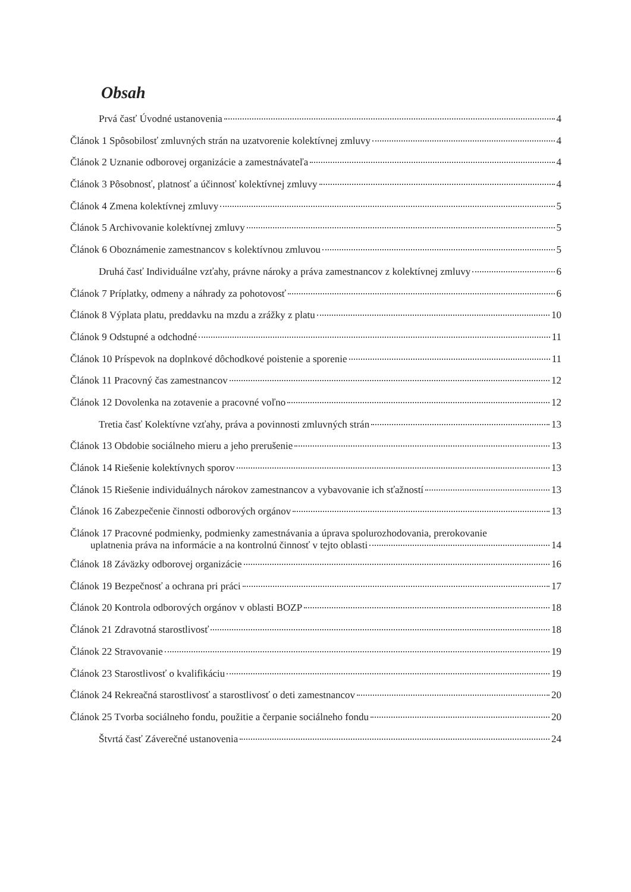Obsah
Prvá časť Úvodné ustanovenia 4
Článok 1 Spôsobilosť zmluvných strán na uzatvorenie kolektívnej zmluvy 4
Článok 2 Uznanie odborovej organizácie a zamestnávateľa 4
Článok 3 Pôsobnosť, platnosť a účinnosť kolektívnej zmluvy 4
Článok 4 Zmena kolektívnej zmluvy 5
Článok 5 Archivovanie kolektívnej zmluvy 5
Článok 6 Oboznámenie zamestnancov s kolektívnou zmluvou 5
Druhá časť Individuálne vzťahy, právne nároky a práva zamestnancov z kolektívnej zmluvy 6
Článok 7 Príplatky, odmeny a náhrady za pohotovosť 6
Článok 8 Výplata platu, preddavku na mzdu a zrážky z platu 10
Článok 9 Odstupné a odchodné 11
Článok 10 Príspevok na doplnkové dôchodkové poistenie a sporenie 11
Článok 11 Pracovný čas zamestnancov 12
Článok 12 Dovolenka na zotavenie a pracovné voľno 12
Tretia časť Kolektívne vzťahy, práva a povinnosti zmluvných strán 13
Článok 13 Obdobie sociálneho mieru a jeho prerušenie 13
Článok 14 Riešenie kolektívnych sporov 13
Článok 15 Riešenie individuálnych nárokov zamestnancov a vybavovanie ich sťažností 13
Článok 16 Zabezpečenie činnosti odborových orgánov 13
Článok 17 Pracovné podmienky, podmienky zamestnávania a úprava spolurozhodovania, prerokovanie
uplatnenia práva na informácie a na kontrolnú činnosť v tejto oblasti 14
Článok 18 Záväzky odborovej organizácie 16
Článok 19 Bezpečnosť a ochrana pri práci 17
Článok 20 Kontrola odborových orgánov v oblasti BOZP 18
Článok 21 Zdravotná starostlivosť 18
Článok 22 Stravovanie 19
Článok 23 Starostlivosť o kvalifikáciu 19
Článok 24 Rekreačná starostlivosť a starostlivosť o deti zamestnancov 20
Článok 25 Tvorba sociálneho fondu, použitie a čerpanie sociálneho fondu 20
Štvrtá časť Záverečné ustanovenia 24